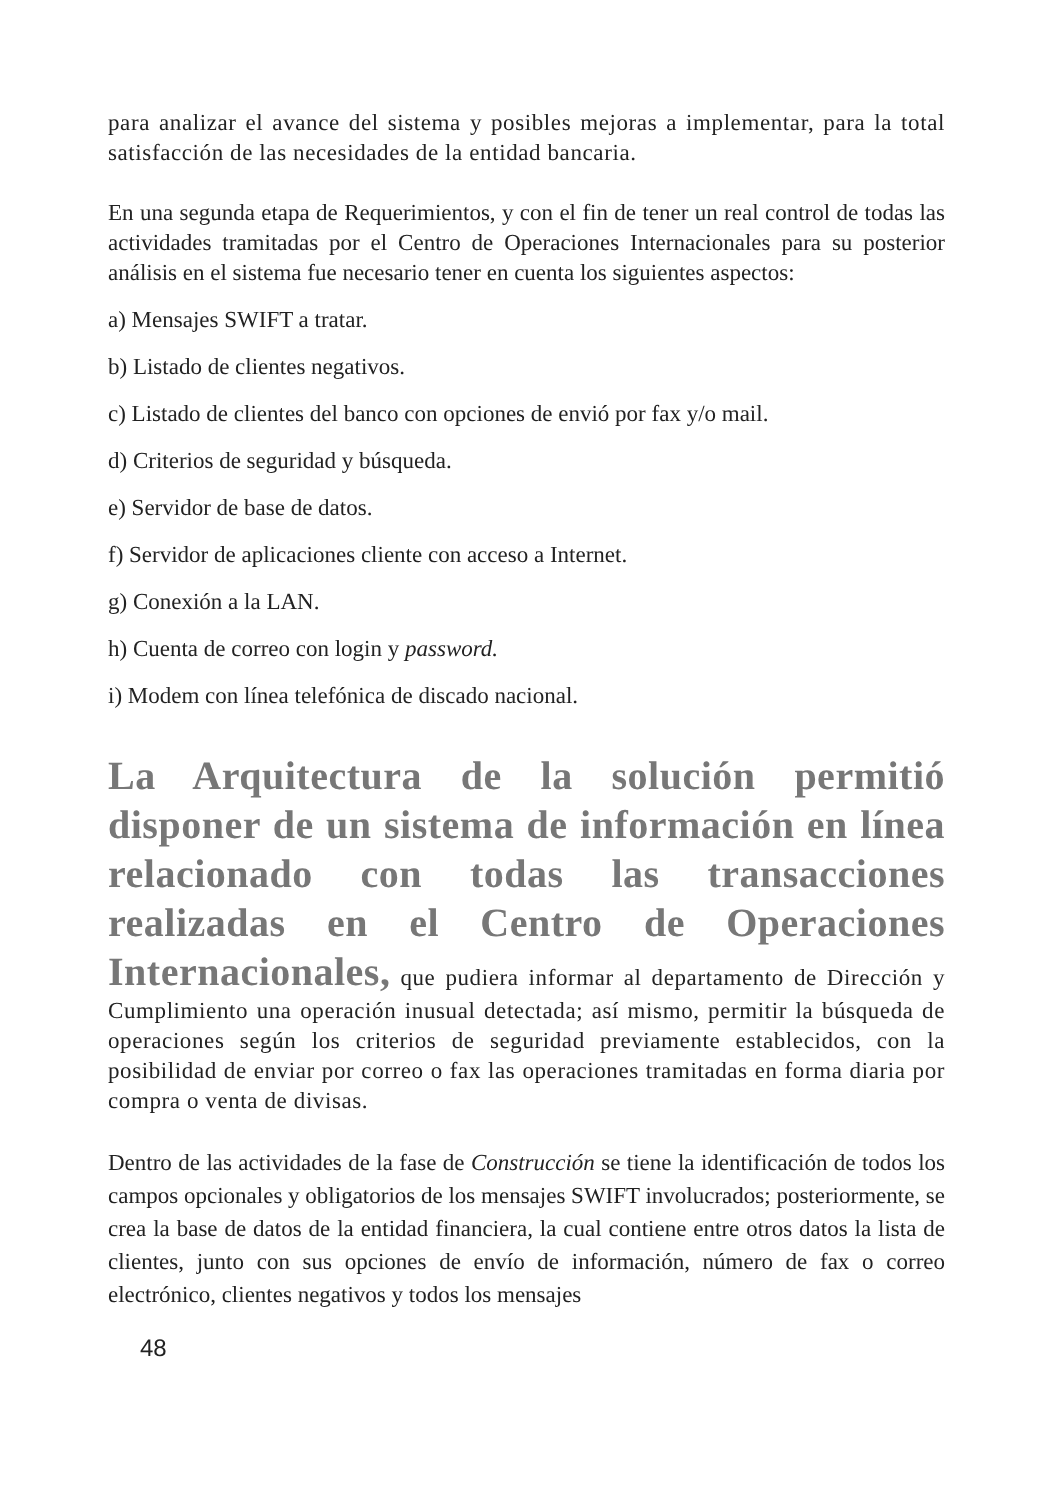para analizar el avance del sistema y posibles mejoras a implementar, para la total satisfacción de las necesidades de la entidad bancaria.
En una segunda etapa de Requerimientos, y con el fin de tener un real control de todas las actividades tramitadas por el Centro de Operaciones Internacionales para su posterior análisis en el sistema fue necesario tener en cuenta los siguientes aspectos:
a) Mensajes SWIFT a tratar.
b) Listado de clientes negativos.
c) Listado de clientes del banco con opciones de envió por fax y/o mail.
d) Criterios de seguridad y búsqueda.
e) Servidor de base de datos.
f) Servidor de aplicaciones cliente con acceso a Internet.
g) Conexión a la LAN.
h) Cuenta de correo con login y password.
i) Modem con línea telefónica de discado nacional.
La Arquitectura de la solución permitió disponer de un sistema de información en línea relacionado con todas las transacciones realizadas en el Centro de Operaciones Internacionales, que pudiera informar al departamento de Dirección y Cumplimiento una operación inusual detectada; así mismo, permitir la búsqueda de operaciones según los criterios de seguridad previamente establecidos, con la posibilidad de enviar por correo o fax las operaciones tramitadas en forma diaria por compra o venta de divisas.
Dentro de las actividades de la fase de Construcción se tiene la identificación de todos los campos opcionales y obligatorios de los mensajes SWIFT involucrados; posteriormente, se crea la base de datos de la entidad financiera, la cual contiene entre otros datos la lista de clientes, junto con sus opciones de envío de información, número de fax o correo electrónico, clientes negativos y todos los mensajes
48